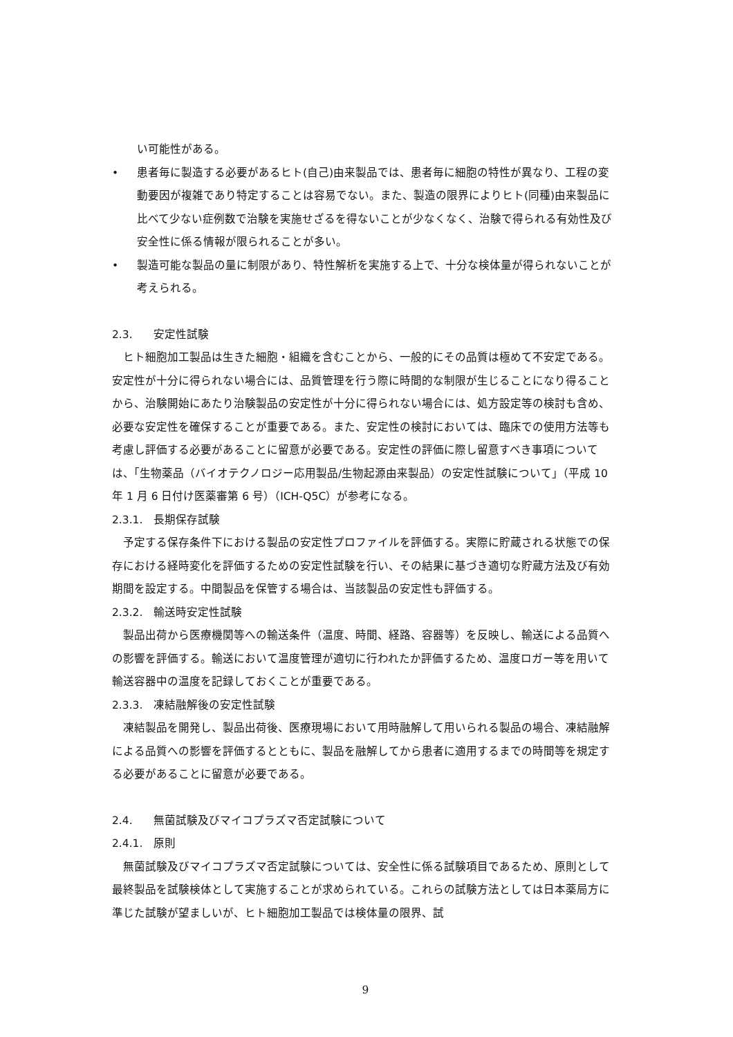い可能性がある。
• 患者毎に製造する必要があるヒト(自己)由来製品では、患者毎に細胞の特性が異なり、工程の変動要因が複雑であり特定することは容易でない。また、製造の限界によりヒト(同種)由来製品に比べて少ない症例数で治験を実施せざるを得ないことが少なくなく、治験で得られる有効性及び安全性に係る情報が限られることが多い。
• 製造可能な製品の量に制限があり、特性解析を実施する上で、十分な検体量が得られないことが考えられる。
2.3. 安定性試験
ヒト細胞加工製品は生きた細胞・組織を含むことから、一般的にその品質は極めて不安定である。安定性が十分に得られない場合には、品質管理を行う際に時間的な制限が生じることになり得ることから、治験開始にあたり治験製品の安定性が十分に得られない場合には、処方設定等の検討も含め、必要な安定性を確保することが重要である。また、安定性の検討においては、臨床での使用方法等も考慮し評価する必要があることに留意が必要である。安定性の評価に際し留意すべき事項については、「生物薬品（バイオテクノロジー応用製品/生物起源由来製品）の安定性試験について」（平成 10 年 1 月 6 日付け医薬審第 6 号）（ICH-Q5C）が参考になる。
2.3.1. 長期保存試験
予定する保存条件下における製品の安定性プロファイルを評価する。実際に貯蔵される状態での保存における経時変化を評価するための安定性試験を行い、その結果に基づき適切な貯蔵方法及び有効期間を設定する。中間製品を保管する場合は、当該製品の安定性も評価する。
2.3.2. 輸送時安定性試験
製品出荷から医療機関等への輸送条件（温度、時間、経路、容器等）を反映し、輸送による品質への影響を評価する。輸送において温度管理が適切に行われたか評価するため、温度ロガー等を用いて輸送容器中の温度を記録しておくことが重要である。
2.3.3. 凍結融解後の安定性試験
凍結製品を開発し、製品出荷後、医療現場において用時融解して用いられる製品の場合、凍結融解による品質への影響を評価するとともに、製品を融解してから患者に適用するまでの時間等を規定する必要があることに留意が必要である。
2.4. 無菌試験及びマイコプラズマ否定試験について
2.4.1. 原則
無菌試験及びマイコプラズマ否定試験については、安全性に係る試験項目であるため、原則として最終製品を試験検体として実施することが求められている。これらの試験方法としては日本薬局方に準じた試験が望ましいが、ヒト細胞加工製品では検体量の限界、試
9